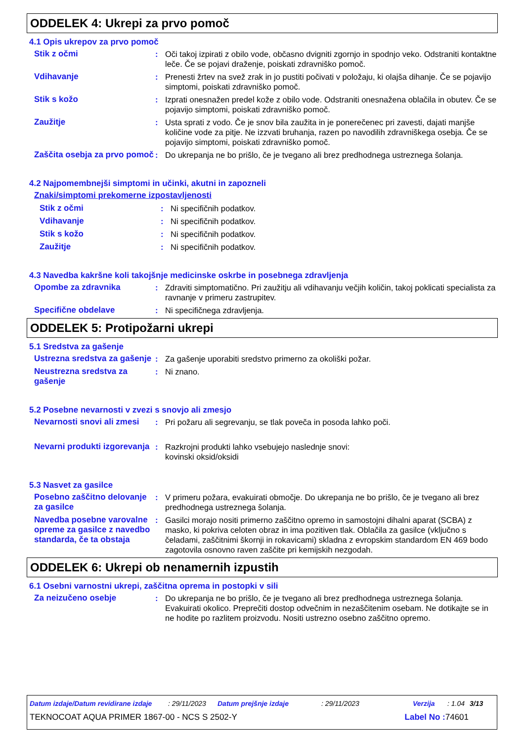ODDELEK 4: Ukrepi za prvo pomoč
4.1 Opis ukrepov za prvo pomoč
Stik z očmi : Oči takoj izpirati z obilo vode, občasno dvigniti zgornjo in spodnjo veko. Odstraniti kontaktne leče. Če se pojavi draženje, poiskati zdravniško pomoč.
Vdihavanje : Prenesti žrtev na svež zrak in jo pustiti počivati v položaju, ki olajša dihanje. Če se pojavijo simptomi, poiskati zdravniško pomoč.
Stik s kožo : Izprati onesnažen predel kože z obilo vode. Odstraniti onesnažena oblačila in obutev. Če se pojavijo simptomi, poiskati zdravniško pomoč.
Zaužitje : Usta sprati z vodo. Če je snov bila zaužita in je ponerečenec pri zavesti, dajati manjše količine vode za pitje. Ne izzvati bruhanja, razen po navodilih zdravniškega osebja. Če se pojavijo simptomi, poiskati zdravniško pomoč.
Zaščita osebja za prvo pomoč
: Do ukrepanja ne bo prišlo, če je tvegano ali brez predhodnega ustreznega šolanja.
4.2 Najpomembnejši simptomi in učinki, akutni in zapozneli
Znaki/simptomi prekomerne izpostavljenosti
Stik z očmi : Ni specifičnih podatkov.
Vdihavanje : Ni specifičnih podatkov.
Stik s kožo : Ni specifičnih podatkov.
Zaužitje : Ni specifičnih podatkov.
4.3 Navedba kakršne koli takojšnje medicinske oskrbe in posebnega zdravljenja
Opombe za zdravnika : Zdraviti simptomatično. Pri zaužitju ali vdihavanju večjih količin, takoj poklicati specialista za ravnanje v primeru zastrupitev.
Specifične obdelave : Ni specifičnega zdravljenja.
ODDELEK 5: Protipožarni ukrepi
5.1 Sredstva za gašenje
Ustrezna sredstva za gašenje
: Za gašenje uporabiti sredstvo primerno za okoliški požar.
Neustrezna sredstva za gašenje
: Ni znano.
5.2 Posebne nevarnosti v zvezi s snovjo ali zmesjo
Nevarnosti snovi ali zmesi
: Pri požaru ali segrevanju, se tlak poveča in posoda lahko poči.
Nevarni produkti izgorevanja
: Razkrojni produkti lahko vsebujejo naslednje snovi:
kovinski oksid/oksidi
5.3 Nasvet za gasilce
Posebno zaščitno delovanje za gasilce
: V primeru požara, evakuirati območje. Do ukrepanja ne bo prišlo, če je tvegano ali brez predhodnega ustreznega šolanja.
Navedba posebne varovalne opreme za gasilce z navedbo standarda, če ta obstaja
: Gasilci morajo nositi primerno zaščitno opremo in samostojni dihalni aparat (SCBA) z masko, ki pokriva celoten obraz in ima pozitiven tlak. Oblačila za gasilce (vključno s čeladami, zaščitnimi škornji in rokavicami) skladna z evropskim standardom EN 469 bodo zagotovila osnovno raven zaščite pri kemijskih nezgodah.
ODDELEK 6: Ukrepi ob nenamernih izpustih
6.1 Osebni varnostni ukrepi, zaščitna oprema in postopki v sili
Za neizučeno osebje : Do ukrepanja ne bo prišlo, če je tvegano ali brez predhodnega ustreznega šolanja. Evakuirati okolico. Preprečiti dostop odvečnim in nezaščitenim osebam. Ne dotikajte se in ne hodite po razlitem proizvodu. Nositi ustrezno osebno zaščitno opremo.
Datum izdaje/Datum revidirane izdaje: 29/11/2023 Datum prejšnje izdaje: 29/11/2023 Verzija: 1.04 3/13
TEKNOCOAT AQUA PRIMER 1867-00 - NCS S 2502-Y Label No : 74601